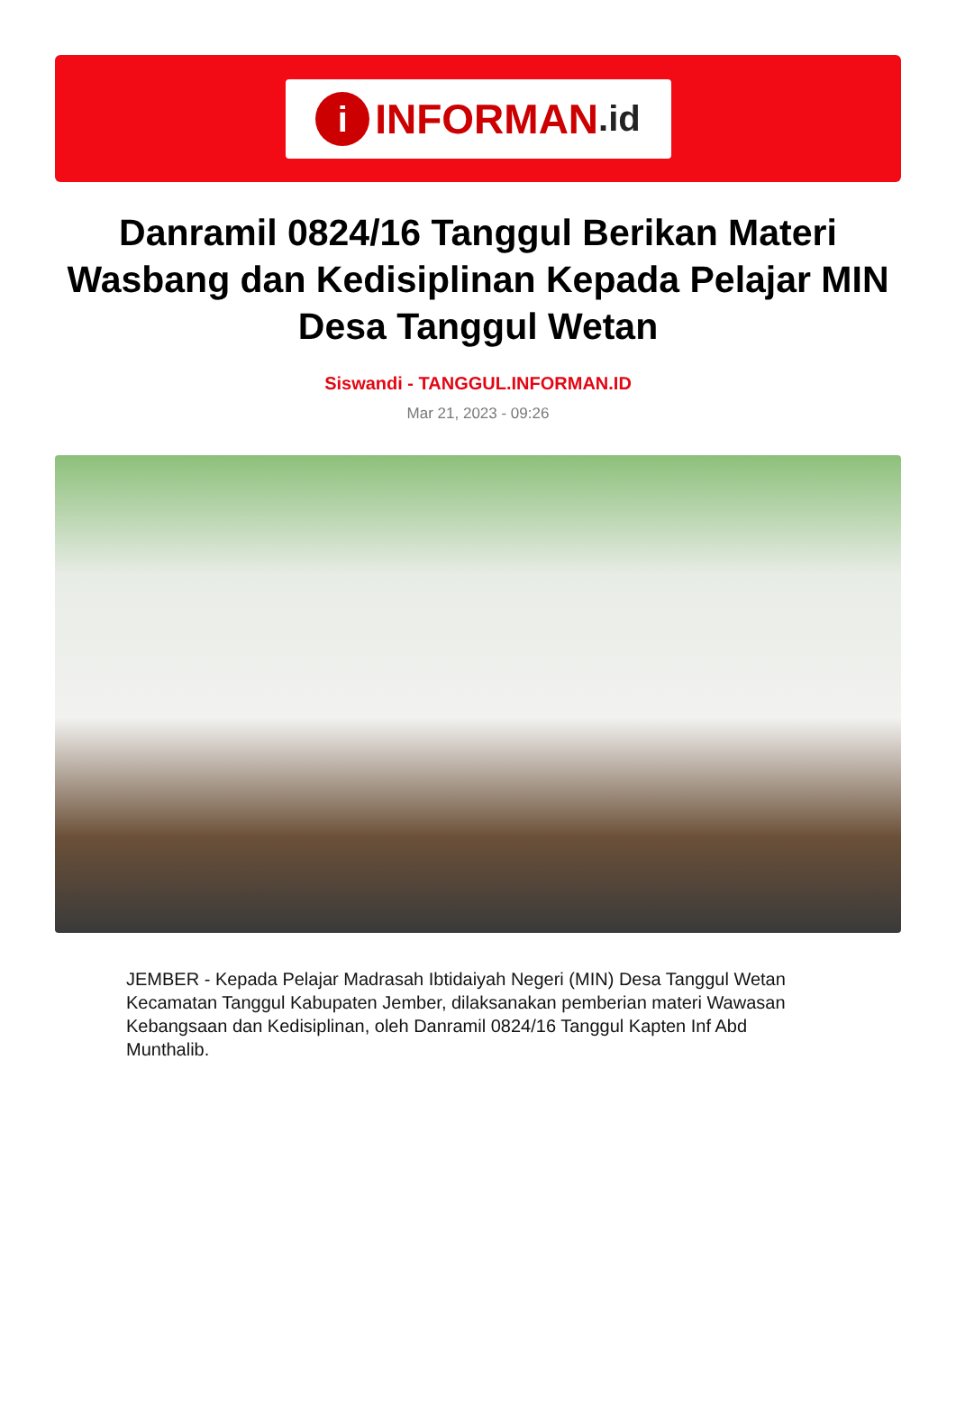i INFORMAN.id
Danramil 0824/16 Tanggul Berikan Materi Wasbang dan Kedisiplinan Kepada Pelajar MIN Desa Tanggul Wetan
Siswandi - TANGGUL.INFORMAN.ID
Mar 21, 2023 - 09:26
JEMBER - Kepada Pelajar Madrasah Ibtidaiyah Negeri (MIN) Desa Tanggul Wetan Kecamatan Tanggul Kabupaten Jember, dilaksanakan pemberian materi Wawasan Kebangsaan dan Kedisiplinan, oleh Danramil 0824/16 Tanggul Kapten Inf Abd Munthalib.